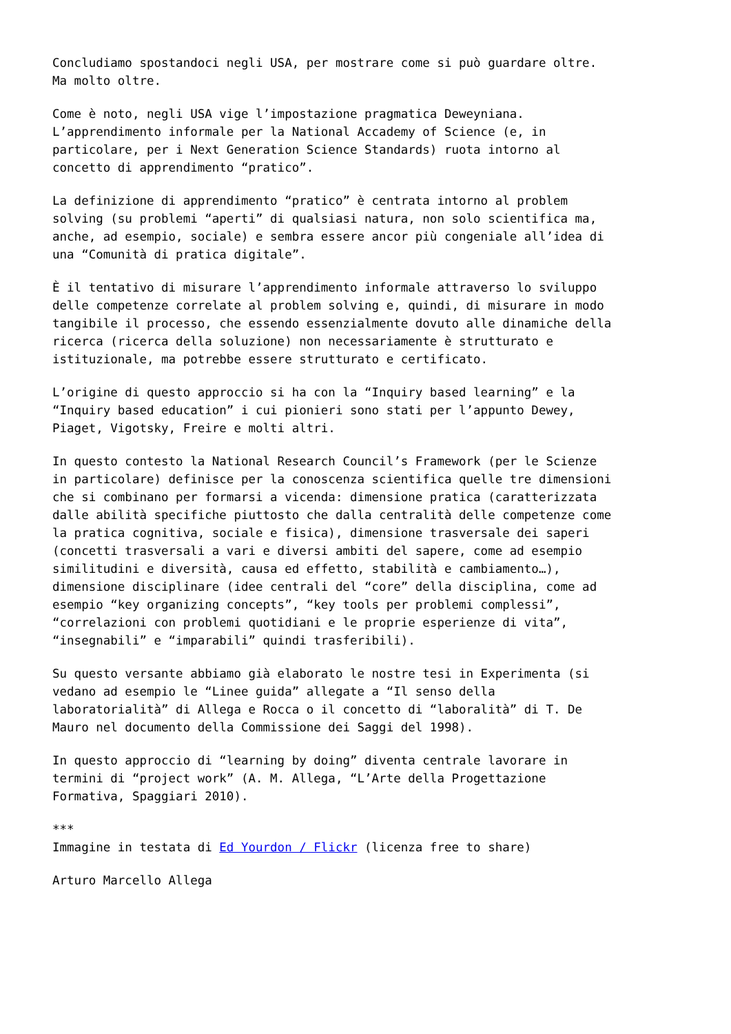Concludiamo spostandoci negli USA, per mostrare come si può guardare oltre.
Ma molto oltre.
Come è noto, negli USA vige l’impostazione pragmatica Deweyniana.
L’apprendimento informale per la National Accademy of Science (e, in
particolare, per i Next Generation Science Standards) ruota intorno al
concetto di apprendimento “pratico”.
La definizione di apprendimento “pratico” è centrata intorno al problem
solving (su problemi “aperti” di qualsiasi natura, non solo scientifica ma,
anche, ad esempio, sociale) e sembra essere ancor più congeniale all’idea di
una “Comunità di pratica digitale”.
È il tentativo di misurare l’apprendimento informale attraverso lo sviluppo
delle competenze correlate al problem solving e, quindi, di misurare in modo
tangibile il processo, che essendo essenzialmente dovuto alle dinamiche della
ricerca (ricerca della soluzione) non necessariamente è strutturato e
istituzionale, ma potrebbe essere strutturato e certificato.
L’origine di questo approccio si ha con la “Inquiry based learning” e la
“Inquiry based education” i cui pionieri sono stati per l’appunto Dewey,
Piaget, Vigotsky, Freire e molti altri.
In questo contesto la National Research Council’s Framework (per le Scienze
in particolare) definisce per la conoscenza scientifica quelle tre dimensioni
che si combinano per formarsi a vicenda: dimensione pratica (caratterizzata
dalle abilità specifiche piuttosto che dalla centralità delle competenze come
la pratica cognitiva, sociale e fisica), dimensione trasversale dei saperi
(concetti trasversali a vari e diversi ambiti del sapere, come ad esempio
similitudini e diversità, causa ed effetto, stabilità e cambiamento…),
dimensione disciplinare (idee centrali del “core” della disciplina, come ad
esempio “key organizing concepts”, “key tools per problemi complessi”,
“correlazioni con problemi quotidiani e le proprie esperienze di vita”,
“insegnabili” e “imparabili” quindi trasferibili).
Su questo versante abbiamo già elaborato le nostre tesi in Experimenta (si
vedano ad esempio le “Linee guida” allegate a “Il senso della
laboratorialità” di Allega e Rocca o il concetto di “laboralità” di T. De
Mauro nel documento della Commissione dei Saggi del 1998).
In questo approccio di “learning by doing” diventa centrale lavorare in
termini di “project work” (A. M. Allega, “L’Arte della Progettazione
Formativa, Spaggiari 2010).
***
Immagine in testata di Ed Yourdon / Flickr (licenza free to share)
Arturo Marcello Allega